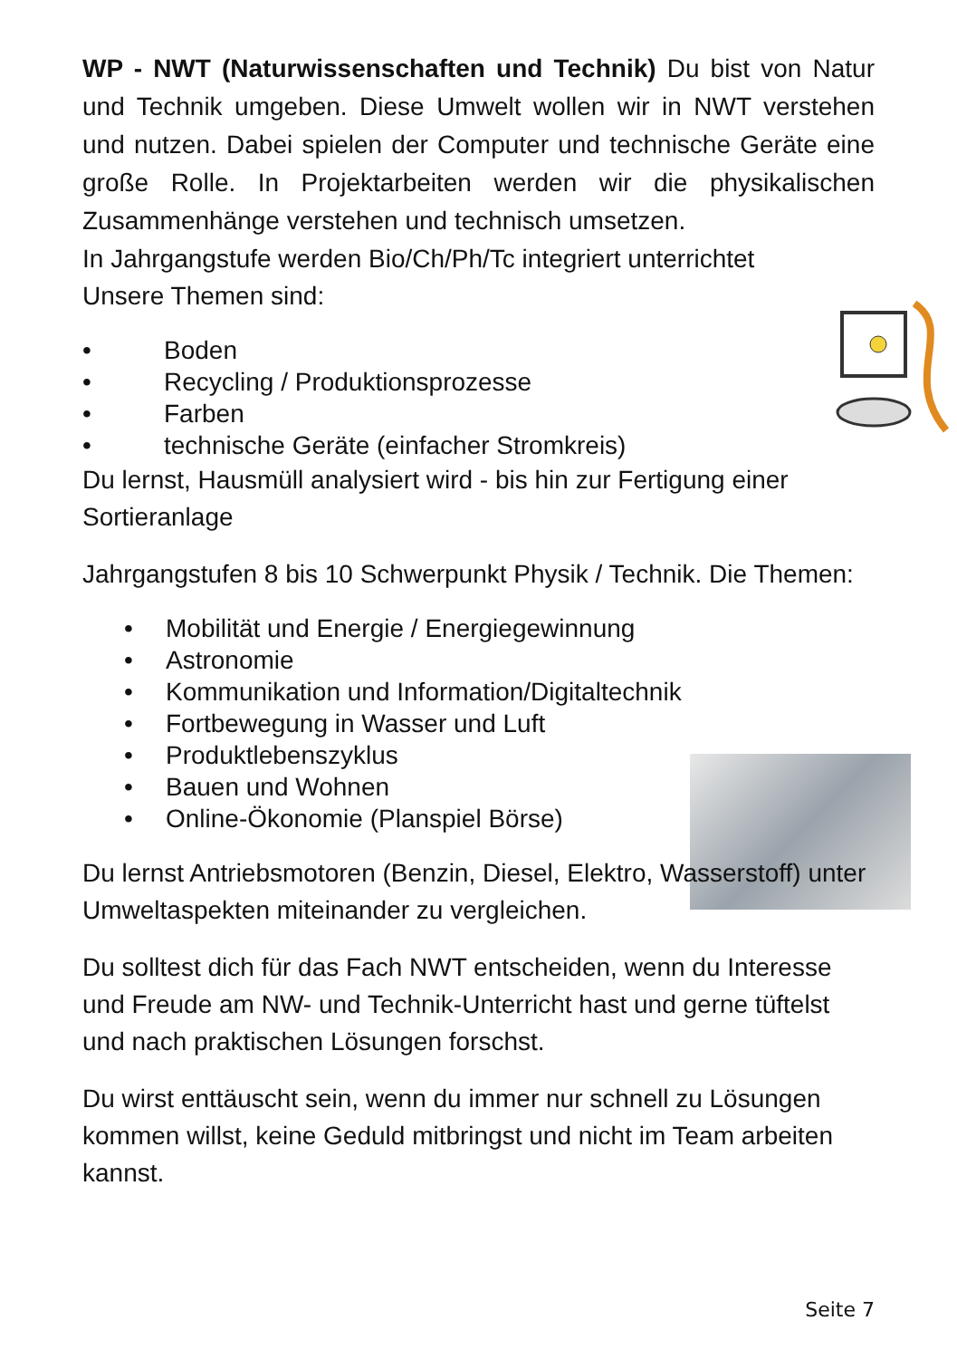WP - NWT (Naturwissenschaften und Technik) Du bist von Natur und Technik umgeben. Diese Umwelt wollen wir in NWT verstehen und nutzen. Dabei spielen der Computer und technische Geräte eine große Rolle. In Projektarbeiten werden wir die physikalischen Zusammenhänge verstehen und technisch umsetzen.
In Jahrgangstufe werden Bio/Ch/Ph/Tc integriert unterrichtet
Unsere Themen sind:
• Boden
• Recycling / Produktionsprozesse
• Farben
• technische Geräte (einfacher Stromkreis)
Du lernst, Hausmüll analysiert wird - bis hin zur Fertigung einer Sortieranlage
Jahrgangstufen 8 bis 10 Schwerpunkt Physik / Technik. Die Themen:
• Mobilität und Energie / Energiegewinnung
• Astronomie
• Kommunikation und Information/Digitaltechnik
• Fortbewegung in Wasser und Luft
• Produktlebenszyklus
• Bauen und Wohnen
• Online-Ökonomie (Planspiel Börse)
Du lernst Antriebsmotoren (Benzin, Diesel, Elektro, Wasserstoff) unter Umweltaspekten miteinander zu vergleichen.
Du solltest dich für das Fach NWT entscheiden, wenn du Interesse und Freude am NW- und Technik-Unterricht hast und gerne tüftelst und nach praktischen Lösungen forschst.
Du wirst enttäuscht sein, wenn du immer nur schnell zu Lösungen kommen willst, keine Geduld mitbringst und nicht im Team arbeiten kannst.
Seite 7